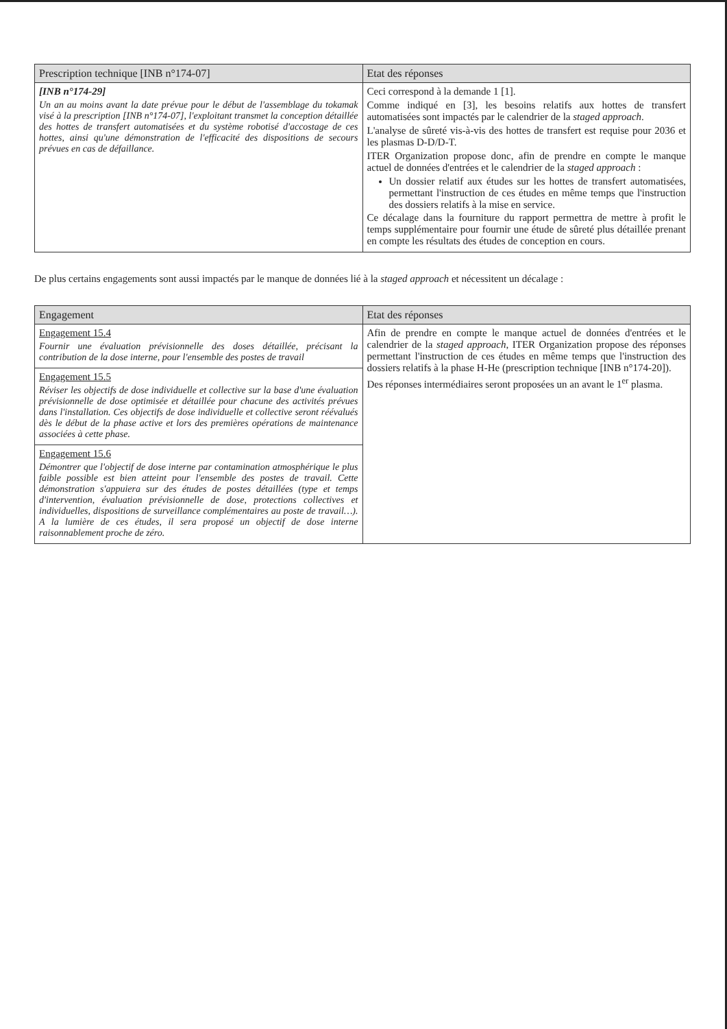| Prescription technique [INB n°174-07] | Etat des réponses |
| --- | --- |
| [INB n°174-29] Un an au moins avant la date prévue pour le début de l'assemblage du tokamak visé à la prescription [INB n°174-07], l'exploitant transmet la conception détaillée des hottes de transfert automatisées et du système robotisé d'accostage de ces hottes, ainsi qu'une démonstration de l'efficacité des dispositions de secours prévues en cas de défaillance. | Ceci correspond à la demande 1 [1]. Comme indiqué en [3], les besoins relatifs aux hottes de transfert automatisées sont impactés par le calendrier de la staged approach . L'analyse de sûreté vis-à-vis des hottes de transfert est requise pour 2036 et les plasmas D-D/D-T. ITER Organization propose donc, afin de prendre en compte le manque actuel de données d'entrées et le calendrier de la staged approach : Un dossier relatif aux études sur les hottes de transfert automatisées, permettant l'instruction de ces études en même temps que l'instruction des dossiers relatifs à la mise en service. Ce décalage dans la fourniture du rapport permettra de mettre à profit le temps supplémentaire pour fournir une étude de sûreté plus détaillée prenant en compte les résultats des études de conception en cours. |
De plus certains engagements sont aussi impactés par le manque de données lié à la staged approach et nécessitent un décalage :
| Engagement | Etat des réponses |
| --- | --- |
| Engagement 15.4 Fournir une évaluation prévisionnelle des doses détaillée, précisant la contribution de la dose interne, pour l'ensemble des postes de travail | Afin de prendre en compte le manque actuel de données d'entrées et le calendrier de la staged approach , ITER Organization propose des réponses permettant l'instruction de ces études en même temps que l'instruction des dossiers relatifs à la phase H-He (prescription technique [INB n°174-20]). Des réponses intermédiaires seront proposées un an avant le 1<sup>er</sup> plasma. |
| Engagement 15.5 Réviser les objectifs de dose individuelle et collective sur la base d'une évaluation prévisionnelle de dose optimisée et détaillée pour chacune des activités prévues dans l'installation. Ces objectifs de dose individuelle et collective seront réévalués dès le début de la phase active et lors des premières opérations de maintenance associées à cette phase. | |
| Engagement 15.6 Démontrer que l'objectif de dose interne par contamination atmosphérique le plus faible possible est bien atteint pour l'ensemble des postes de travail. Cette démonstration s'appuiera sur des études de postes détaillées (type et temps d'intervention, évaluation prévisionnelle de dose, protections collectives et individuelles, dispositions de surveillance complémentaires au poste de travail…). A la lumière de ces études, il sera proposé un objectif de dose interne raisonnablement proche de zéro. | |